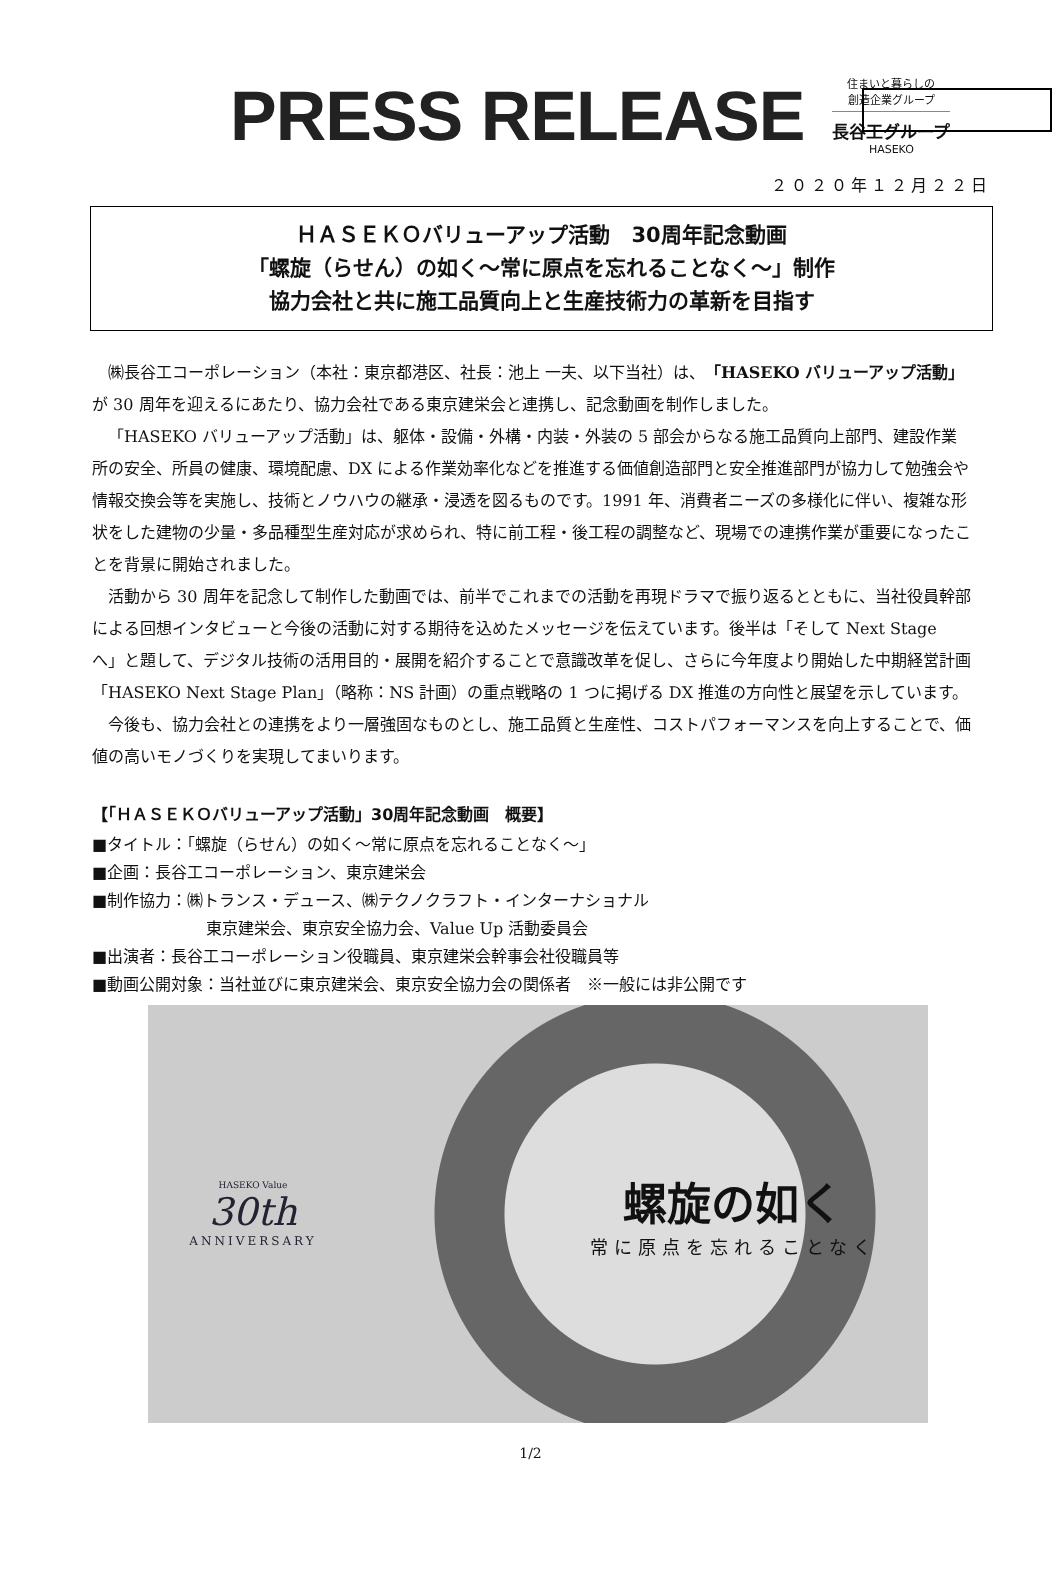PRESS RELEASE
住まいと暮らしの
創造企業グループ
長谷工グループ
HASEKO
２０２０年１２月２２日
ＨＡＳＥＫＯバリューアップ活動　30周年記念動画
「螺旋（らせん）の如く～常に原点を忘れることなく～」制作
協力会社と共に施工品質向上と生産技術力の革新を目指す
㈱長谷工コーポレーション（本社：東京都港区、社長：池上 一夫、以下当社）は、「HASEKO バリューアップ活動」が 30 周年を迎えるにあたり、協力会社である東京建栄会と連携し、記念動画を制作しました。
「HASEKO バリューアップ活動」は、躯体・設備・外構・内装・外装の 5 部会からなる施工品質向上部門、建設作業所の安全、所員の健康、環境配慮、DX による作業効率化などを推進する価値創造部門と安全推進部門が協力して勉強会や情報交換会等を実施し、技術とノウハウの継承・浸透を図るものです。1991 年、消費者ニーズの多様化に伴い、複雑な形状をした建物の少量・多品種型生産対応が求められ、特に前工程・後工程の調整など、現場での連携作業が重要になったことを背景に開始されました。
活動から 30 周年を記念して制作した動画では、前半でこれまでの活動を再現ドラマで振り返るとともに、当社役員幹部による回想インタビューと今後の活動に対する期待を込めたメッセージを伝えています。後半は「そして Next Stage へ」と題して、デジタル技術の活用目的・展開を紹介することで意識改革を促し、さらに今年度より開始した中期経営計画「HASEKO Next Stage Plan」（略称：NS 計画）の重点戦略の 1 つに掲げる DX 推進の方向性と展望を示しています。
今後も、協力会社との連携をより一層強固なものとし、施工品質と生産性、コストパフォーマンスを向上することで、価値の高いモノづくりを実現してまいります。
【「ＨＡＳＥＫＯバリューアップ活動」30周年記念動画　概要】
■タイトル：「螺旋（らせん）の如く～常に原点を忘れることなく～」
■企画：長谷工コーポレーション、東京建栄会
■制作協力：㈱トランス・デュース、㈱テクノクラフト・インターナショナル
東京建栄会、東京安全協力会、Value Up 活動委員会
■出演者：長谷工コーポレーション役職員、東京建栄会幹事会社役職員等
■動画公開対象：当社並びに東京建栄会、東京安全協力会の関係者　※一般には非公開です
HASEKO Value
30th
ANNIVERSARY
螺旋の如く
常に原点を忘れることなく
1/2